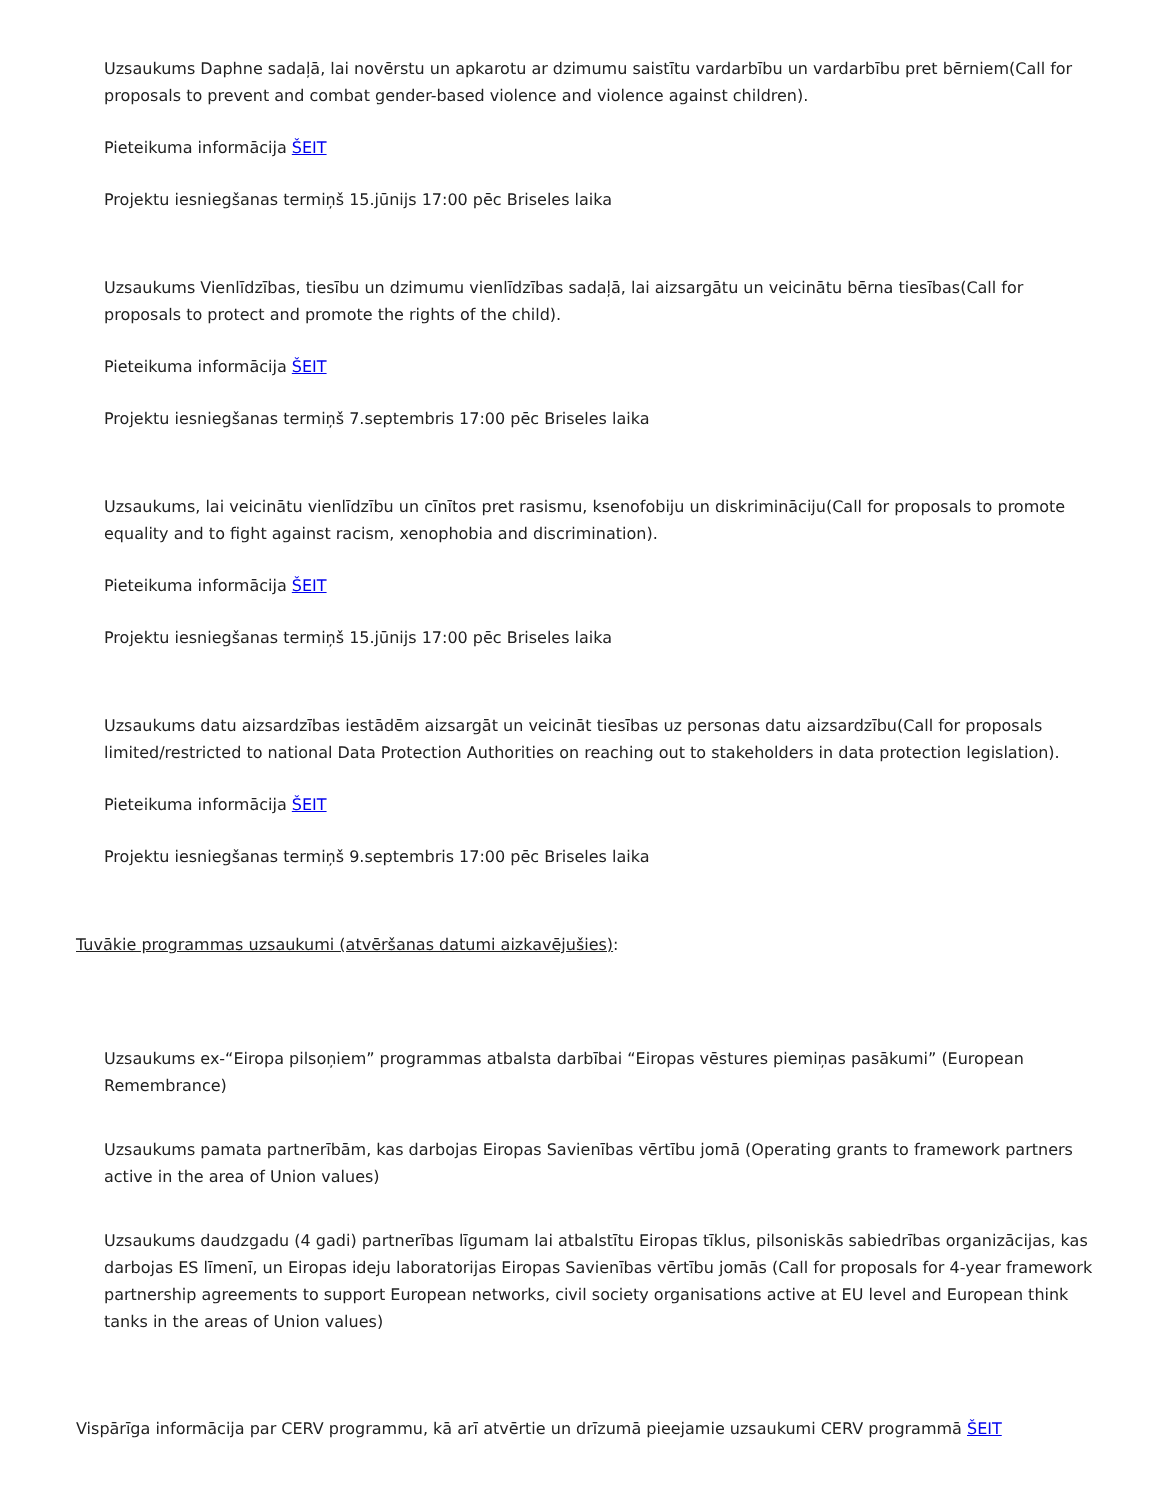Uzsaukums Daphne sadaļā, lai novērstu un apkarotu ar dzimumu saistītu vardarbību un vardarbību pret bērniem(Call for proposals to prevent and combat gender-based violence and violence against children).
Pieteikuma informācija ŠEIT
Projektu iesniegšanas termiņš 15.jūnijs 17:00 pēc Briseles laika
Uzsaukums Vienlīdzības, tiesību un dzimumu vienlīdzības sadaļā, lai aizsargātu un veicinātu bērna tiesības(Call for proposals to protect and promote the rights of the child).
Pieteikuma informācija ŠEIT
Projektu iesniegšanas termiņš 7.septembris 17:00 pēc Briseles laika
Uzsaukums, lai veicinātu vienlīdzību un cīnītos pret rasismu, ksenofobiju un diskrimināciju(Call for proposals to promote equality and to fight against racism, xenophobia and discrimination).
Pieteikuma informācija ŠEIT
Projektu iesniegšanas termiņš 15.jūnijs 17:00 pēc Briseles laika
Uzsaukums datu aizsardzības iestādēm aizsargāt un veicināt tiesības uz personas datu aizsardzību(Call for proposals limited/restricted to national Data Protection Authorities on reaching out to stakeholders in data protection legislation).
Pieteikuma informācija ŠEIT
Projektu iesniegšanas termiņš 9.septembris 17:00 pēc Briseles laika
Tuvākie programmas uzsaukumi (atvēršanas datumi aizkavējušies):
Uzsaukums ex-“Eiropa pilsoņiem” programmas atbalsta darbībai “Eiropas vēstures piemiņas pasākumi” (European Remembrance)
Uzsaukums pamata partnerībām, kas darbojas Eiropas Savienības vērtību jomā (Operating grants to framework partners active in the area of Union values)
Uzsaukums daudzgadu (4 gadi) partnerības līgumam lai atbalstītu Eiropas tīklus, pilsoniskās sabiedrības organizācijas, kas darbojas ES līmenī, un Eiropas ideju laboratorijas Eiropas Savienības vērtību jomās (Call for proposals for 4-year framework partnership agreements to support European networks, civil society organisations active at EU level and European think tanks in the areas of Union values)
Vispārīga informācija par CERV programmu, kā arī atvērtie un drīzumā pieejamie uzsaukumi CERV programmā ŠEIT